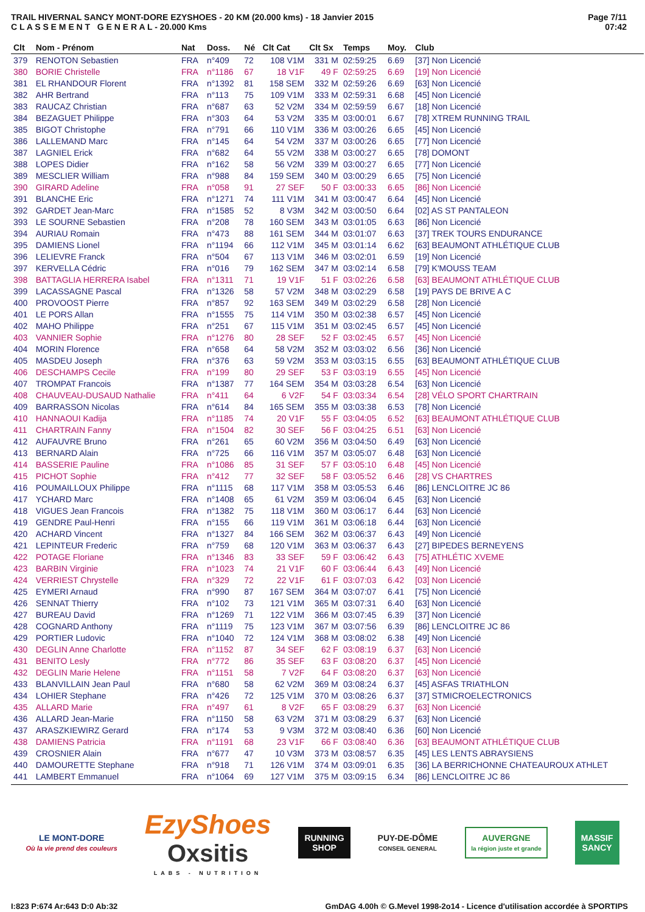TRAIL HIVERNAL SANCY MONT-DORE EZYSHOES - 20 KM (20.000 kms) - 18 Janvier 2015
C L A S S E M E N T G E N E R A L - 20.000 Kms
Page 7/11
07:42
| Clt | Nom - Prénom | Nat | Doss. | Né | Clt Cat | Clt Sx | Temps | Moy. | Club |
| --- | --- | --- | --- | --- | --- | --- | --- | --- | --- |
| 379 | RENOTON Sebastien | FRA | n°409 | 72 | 108 V1M | 331 M | 02:59:25 | 6.69 | [37] Non Licencié |
| 380 | BORIE Christelle | FRA | n°1186 | 67 | 18 V1F | 49 F | 02:59:25 | 6.69 | [19] Non Licencié |
| 381 | EL RHANDOUR Florent | FRA | n°1392 | 81 | 158 SEM | 332 M | 02:59:26 | 6.69 | [63] Non Licencié |
| 382 | AHR Bertrand | FRA | n°113 | 75 | 109 V1M | 333 M | 02:59:31 | 6.68 | [45] Non Licencié |
| 383 | RAUCAZ Christian | FRA | n°687 | 63 | 52 V2M | 334 M | 02:59:59 | 6.67 | [18] Non Licencié |
| 384 | BEZAGUET Philippe | FRA | n°303 | 64 | 53 V2M | 335 M | 03:00:01 | 6.67 | [78] XTREM RUNNING TRAIL |
| 385 | BIGOT Christophe | FRA | n°791 | 66 | 110 V1M | 336 M | 03:00:26 | 6.65 | [45] Non Licencié |
| 386 | LALLEMAND Marc | FRA | n°145 | 64 | 54 V2M | 337 M | 03:00:26 | 6.65 | [77] Non Licencié |
| 387 | LAGNIEL Erick | FRA | n°682 | 64 | 55 V2M | 338 M | 03:00:27 | 6.65 | [78] DOMONT |
| 388 | LOPES Didier | FRA | n°162 | 58 | 56 V2M | 339 M | 03:00:27 | 6.65 | [77] Non Licencié |
| 389 | MESCLIER William | FRA | n°988 | 84 | 159 SEM | 340 M | 03:00:29 | 6.65 | [75] Non Licencié |
| 390 | GIRARD Adeline | FRA | n°058 | 91 | 27 SEF | 50 F | 03:00:33 | 6.65 | [86] Non Licencié |
| 391 | BLANCHE Eric | FRA | n°1271 | 74 | 111 V1M | 341 M | 03:00:47 | 6.64 | [45] Non Licencié |
| 392 | GARDET Jean-Marc | FRA | n°1585 | 52 | 8 V3M | 342 M | 03:00:50 | 6.64 | [02] AS ST PANTALEON |
| 393 | LE SOURNE Sebastien | FRA | n°208 | 78 | 160 SEM | 343 M | 03:01:05 | 6.63 | [86] Non Licencié |
| 394 | AURIAU Romain | FRA | n°473 | 88 | 161 SEM | 344 M | 03:01:07 | 6.63 | [37] TREK TOURS ENDURANCE |
| 395 | DAMIENS Lionel | FRA | n°1194 | 66 | 112 V1M | 345 M | 03:01:14 | 6.62 | [63] BEAUMONT ATHLÉTIQUE CLUB |
| 396 | LELIEVRE Franck | FRA | n°504 | 67 | 113 V1M | 346 M | 03:02:01 | 6.59 | [19] Non Licencié |
| 397 | KERVELLA Cédric | FRA | n°016 | 79 | 162 SEM | 347 M | 03:02:14 | 6.58 | [79] K'MOUSS TEAM |
| 398 | BATTAGLIA HERRERA Isabel | FRA | n°1311 | 71 | 19 V1F | 51 F | 03:02:26 | 6.58 | [63] BEAUMONT ATHLÉTIQUE CLUB |
| 399 | LACASSAGNE Pascal | FRA | n°1326 | 58 | 57 V2M | 348 M | 03:02:29 | 6.58 | [19] PAYS DE BRIVE A C |
| 400 | PROVOOST Pierre | FRA | n°857 | 92 | 163 SEM | 349 M | 03:02:29 | 6.58 | [28] Non Licencié |
| 401 | LE PORS Allan | FRA | n°1555 | 75 | 114 V1M | 350 M | 03:02:38 | 6.57 | [45] Non Licencié |
| 402 | MAHO Philippe | FRA | n°251 | 67 | 115 V1M | 351 M | 03:02:45 | 6.57 | [45] Non Licencié |
| 403 | VANNIER Sophie | FRA | n°1276 | 80 | 28 SEF | 52 F | 03:02:45 | 6.57 | [45] Non Licencié |
| 404 | MORIN Florence | FRA | n°658 | 64 | 58 V2M | 352 M | 03:03:02 | 6.56 | [36] Non Licencié |
| 405 | MASDEU Joseph | FRA | n°376 | 63 | 59 V2M | 353 M | 03:03:15 | 6.55 | [63] BEAUMONT ATHLÉTIQUE CLUB |
| 406 | DESCHAMPS Cecile | FRA | n°199 | 80 | 29 SEF | 53 F | 03:03:19 | 6.55 | [45] Non Licencié |
| 407 | TROMPAT Francois | FRA | n°1387 | 77 | 164 SEM | 354 M | 03:03:28 | 6.54 | [63] Non Licencié |
| 408 | CHAUVEAU-DUSAUD Nathalie | FRA | n°411 | 64 | 6 V2F | 54 F | 03:03:34 | 6.54 | [28] VÉLO SPORT CHARTRAIN |
| 409 | BARRASSON Nicolas | FRA | n°614 | 84 | 165 SEM | 355 M | 03:03:38 | 6.53 | [78] Non Licencié |
| 410 | HANNAOUI Kadija | FRA | n°1185 | 74 | 20 V1F | 55 F | 03:04:05 | 6.52 | [63] BEAUMONT ATHLÉTIQUE CLUB |
| 411 | CHARTRAIN Fanny | FRA | n°1504 | 82 | 30 SEF | 56 F | 03:04:25 | 6.51 | [63] Non Licencié |
| 412 | AUFAUVRE Bruno | FRA | n°261 | 65 | 60 V2M | 356 M | 03:04:50 | 6.49 | [63] Non Licencié |
| 413 | BERNARD Alain | FRA | n°725 | 66 | 116 V1M | 357 M | 03:05:07 | 6.48 | [63] Non Licencié |
| 414 | BASSERIE Pauline | FRA | n°1086 | 85 | 31 SEF | 57 F | 03:05:10 | 6.48 | [45] Non Licencié |
| 415 | PICHOT Sophie | FRA | n°412 | 77 | 32 SEF | 58 F | 03:05:52 | 6.46 | [28] VS CHARTRES |
| 416 | POUMAILLOUX Philippe | FRA | n°1115 | 68 | 117 V1M | 358 M | 03:05:53 | 6.46 | [86] LENCLOITRE JC 86 |
| 417 | YCHARD Marc | FRA | n°1408 | 65 | 61 V2M | 359 M | 03:06:04 | 6.45 | [63] Non Licencié |
| 418 | VIGUES Jean Francois | FRA | n°1382 | 75 | 118 V1M | 360 M | 03:06:17 | 6.44 | [63] Non Licencié |
| 419 | GENDRE Paul-Henri | FRA | n°155 | 66 | 119 V1M | 361 M | 03:06:18 | 6.44 | [63] Non Licencié |
| 420 | ACHARD Vincent | FRA | n°1327 | 84 | 166 SEM | 362 M | 03:06:37 | 6.43 | [49] Non Licencié |
| 421 | LEPINTEUR Frederic | FRA | n°759 | 68 | 120 V1M | 363 M | 03:06:37 | 6.43 | [27] BIPEDES BERNEYENS |
| 422 | POTAGE Floriane | FRA | n°1346 | 83 | 33 SEF | 59 F | 03:06:42 | 6.43 | [75] ATHLÉTIC XVEME |
| 423 | BARBIN Virginie | FRA | n°1023 | 74 | 21 V1F | 60 F | 03:06:44 | 6.43 | [49] Non Licencié |
| 424 | VERRIEST Chrystelle | FRA | n°329 | 72 | 22 V1F | 61 F | 03:07:03 | 6.42 | [03] Non Licencié |
| 425 | EYMERI Arnaud | FRA | n°990 | 87 | 167 SEM | 364 M | 03:07:07 | 6.41 | [75] Non Licencié |
| 426 | SENNAT Thierry | FRA | n°102 | 73 | 121 V1M | 365 M | 03:07:31 | 6.40 | [63] Non Licencié |
| 427 | BUREAU David | FRA | n°1269 | 71 | 122 V1M | 366 M | 03:07:45 | 6.39 | [37] Non Licencié |
| 428 | COGNARD Anthony | FRA | n°1119 | 75 | 123 V1M | 367 M | 03:07:56 | 6.39 | [86] LENCLOITRE JC 86 |
| 429 | PORTIER Ludovic | FRA | n°1040 | 72 | 124 V1M | 368 M | 03:08:02 | 6.38 | [49] Non Licencié |
| 430 | DEGLIN Anne Charlotte | FRA | n°1152 | 87 | 34 SEF | 62 F | 03:08:19 | 6.37 | [63] Non Licencié |
| 431 | BENITO Lesly | FRA | n°772 | 86 | 35 SEF | 63 F | 03:08:20 | 6.37 | [45] Non Licencié |
| 432 | DEGLIN Marie Helene | FRA | n°1151 | 58 | 7 V2F | 64 F | 03:08:20 | 6.37 | [63] Non Licencié |
| 433 | BLANVILLAIN Jean Paul | FRA | n°680 | 58 | 62 V2M | 369 M | 03:08:24 | 6.37 | [45] ASFAS TRIATHLON |
| 434 | LOHIER Stephane | FRA | n°426 | 72 | 125 V1M | 370 M | 03:08:26 | 6.37 | [37] STMICROELECTRONICS |
| 435 | ALLARD Marie | FRA | n°497 | 61 | 8 V2F | 65 F | 03:08:29 | 6.37 | [63] Non Licencié |
| 436 | ALLARD Jean-Marie | FRA | n°1150 | 58 | 63 V2M | 371 M | 03:08:29 | 6.37 | [63] Non Licencié |
| 437 | ARASZKIEWIRZ Gerard | FRA | n°174 | 53 | 9 V3M | 372 M | 03:08:40 | 6.36 | [60] Non Licencié |
| 438 | DAMIENS Patricia | FRA | n°1191 | 68 | 23 V1F | 66 F | 03:08:40 | 6.36 | [63] BEAUMONT ATHLÉTIQUE CLUB |
| 439 | CROSNIER Alain | FRA | n°677 | 47 | 10 V3M | 373 M | 03:08:57 | 6.35 | [45] LES LENTS ABRAYSIENS |
| 440 | DAMOURETTE Stephane | FRA | n°918 | 71 | 126 V1M | 374 M | 03:09:01 | 6.35 | [36] LA BERRICHONNE CHATEAUROUX ATHLET |
| 441 | LAMBERT Emmanuel | FRA | n°1064 | 69 | 127 V1M | 375 M | 03:09:15 | 6.34 | [86] LENCLOITRE JC 86 |
LE MONT-DORE
Où la vie prend des couleurs
EzyShoes
Oxsitis
LABS - NUTRITION
RUNNING
SHOP
PUY-DE-DÔME
CONSEIL GENERAL
AUVERGNE
la région juste et grande
MASSIF
SANCY
I:823 P:674 Ar:643 D:0 Ab:32 GmDAG 4.00h © G.Mevel 1998-2o14 - Licence d'utilisation accordée à SPORTIPS